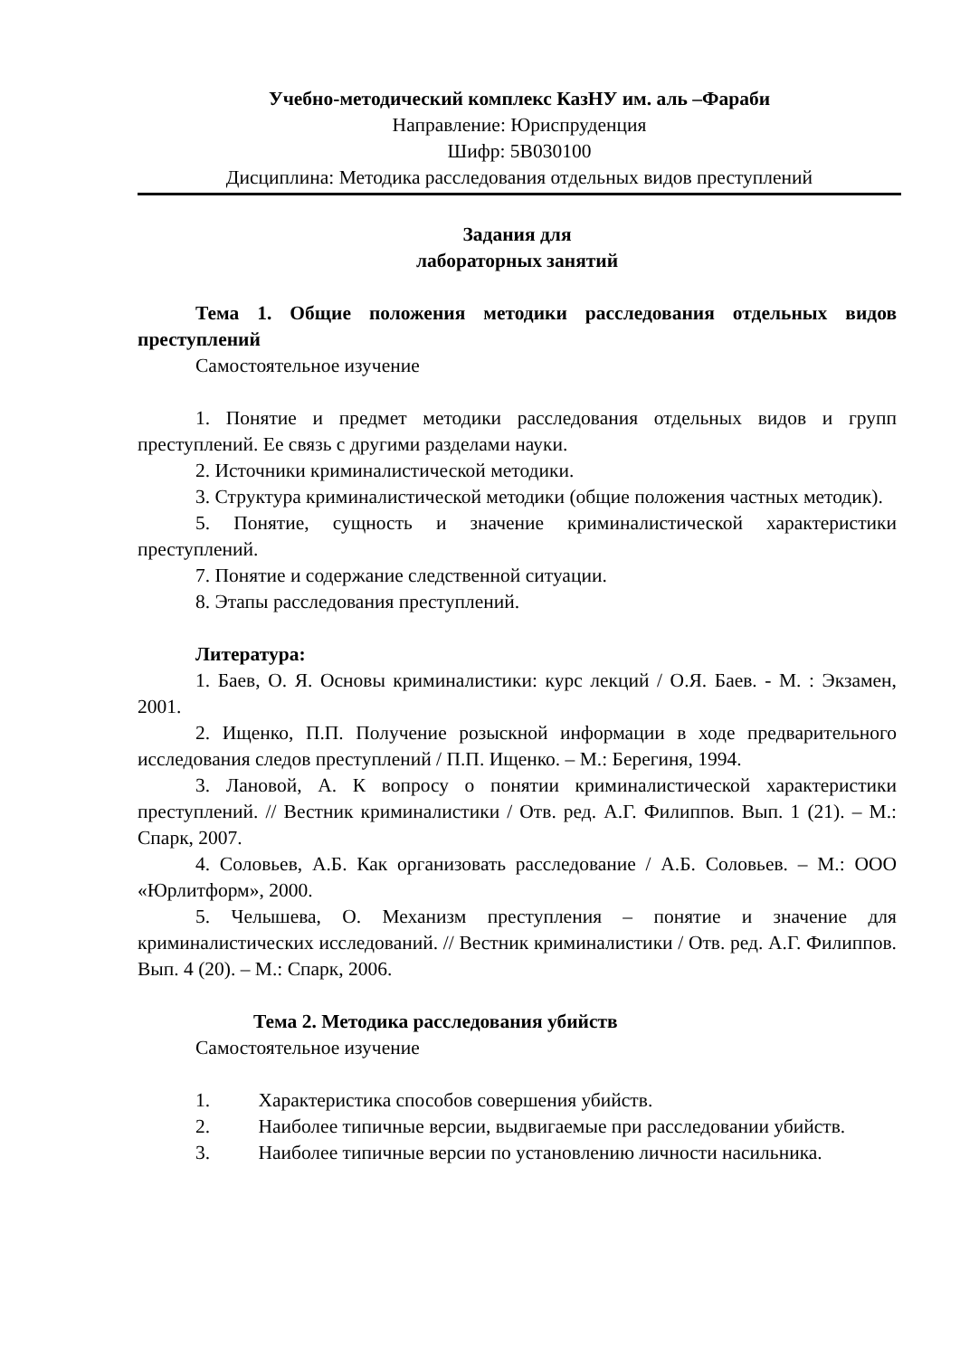Учебно-методический комплекс КазНУ им. аль –Фараби
Направление: Юриспруденция
Шифр: 5В030100
Дисциплина: Методика расследования отдельных видов преступлений
Задания для
лабораторных занятий
Тема 1. Общие положения методики расследования отдельных видов преступлений
Самостоятельное изучение
1. Понятие и предмет методики расследования отдельных видов и групп преступлений. Ее связь с другими разделами науки.
2. Источники криминалистической методики.
3. Структура криминалистической методики (общие положения частных методик).
5. Понятие, сущность и значение криминалистической характеристики преступлений.
7. Понятие и содержание следственной ситуации.
8. Этапы расследования преступлений.
Литература:
1. Баев, О. Я. Основы криминалистики: курс лекций / О.Я. Баев. - М. : Экзамен, 2001.
2. Ищенко, П.П. Получение розыскной информации в ходе предварительного исследования следов преступлений / П.П. Ищенко. – М.: Берегиня, 1994.
3. Лановой, А. К вопросу о понятии криминалистической характеристики преступлений. // Вестник криминалистики / Отв. ред. А.Г. Филиппов. Вып. 1 (21). – М.: Спарк, 2007.
4. Соловьев, А.Б. Как организовать расследование / А.Б. Соловьев. – М.: ООО «Юрлитформ», 2000.
5. Челышева, О. Механизм преступления – понятие и значение для криминалистических исследований. // Вестник криминалистики / Отв. ред. А.Г. Филиппов. Вып. 4 (20). – М.: Спарк, 2006.
Тема 2. Методика расследования убийств
Самостоятельное изучение
1. Характеристика способов совершения убийств.
2. Наиболее типичные версии, выдвигаемые при расследовании убийств.
3. Наиболее типичные версии по установлению личности насильника.